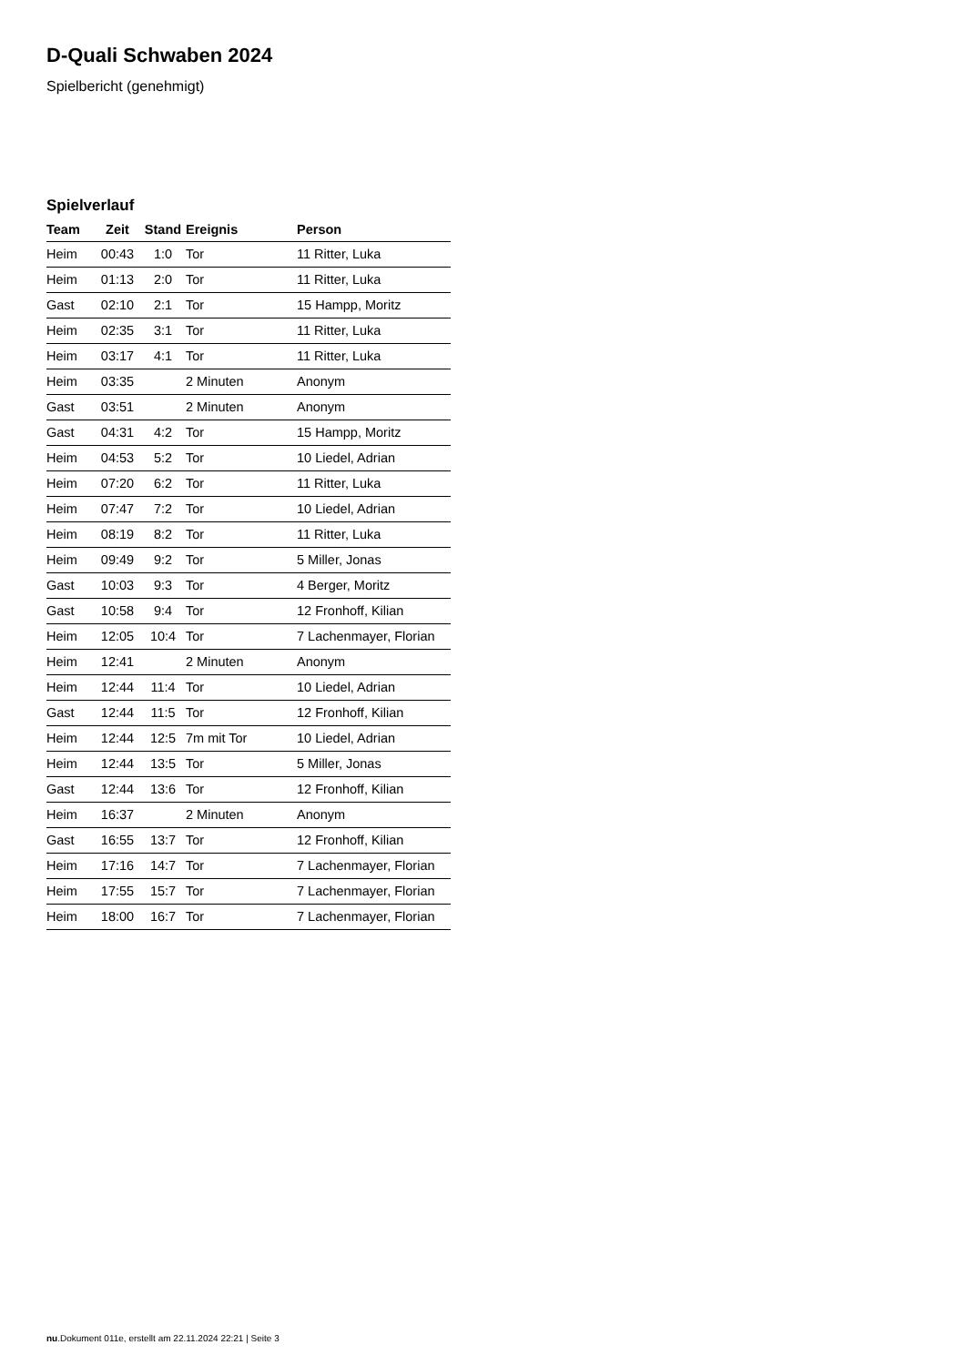D-Quali Schwaben 2024
Spielbericht (genehmigt)
Spielverlauf
| Team | Zeit | Stand | Ereignis | Person |
| --- | --- | --- | --- | --- |
| Heim | 00:43 | 1:0 | Tor | 11 Ritter, Luka |
| Heim | 01:13 | 2:0 | Tor | 11 Ritter, Luka |
| Gast | 02:10 | 2:1 | Tor | 15 Hampp, Moritz |
| Heim | 02:35 | 3:1 | Tor | 11 Ritter, Luka |
| Heim | 03:17 | 4:1 | Tor | 11 Ritter, Luka |
| Heim | 03:35 | | 2 Minuten | Anonym |
| Gast | 03:51 | | 2 Minuten | Anonym |
| Gast | 04:31 | 4:2 | Tor | 15 Hampp, Moritz |
| Heim | 04:53 | 5:2 | Tor | 10 Liedel, Adrian |
| Heim | 07:20 | 6:2 | Tor | 11 Ritter, Luka |
| Heim | 07:47 | 7:2 | Tor | 10 Liedel, Adrian |
| Heim | 08:19 | 8:2 | Tor | 11 Ritter, Luka |
| Heim | 09:49 | 9:2 | Tor | 5 Miller, Jonas |
| Gast | 10:03 | 9:3 | Tor | 4 Berger, Moritz |
| Gast | 10:58 | 9:4 | Tor | 12 Fronhoff, Kilian |
| Heim | 12:05 | 10:4 | Tor | 7 Lachenmayer, Florian |
| Heim | 12:41 | | 2 Minuten | Anonym |
| Heim | 12:44 | 11:4 | Tor | 10 Liedel, Adrian |
| Gast | 12:44 | 11:5 | Tor | 12 Fronhoff, Kilian |
| Heim | 12:44 | 12:5 | 7m mit Tor | 10 Liedel, Adrian |
| Heim | 12:44 | 13:5 | Tor | 5 Miller, Jonas |
| Gast | 12:44 | 13:6 | Tor | 12 Fronhoff, Kilian |
| Heim | 16:37 | | 2 Minuten | Anonym |
| Gast | 16:55 | 13:7 | Tor | 12 Fronhoff, Kilian |
| Heim | 17:16 | 14:7 | Tor | 7 Lachenmayer, Florian |
| Heim | 17:55 | 15:7 | Tor | 7 Lachenmayer, Florian |
| Heim | 18:00 | 16:7 | Tor | 7 Lachenmayer, Florian |
nu.Dokument 011e, erstellt am 22.11.2024 22:21 | Seite 3